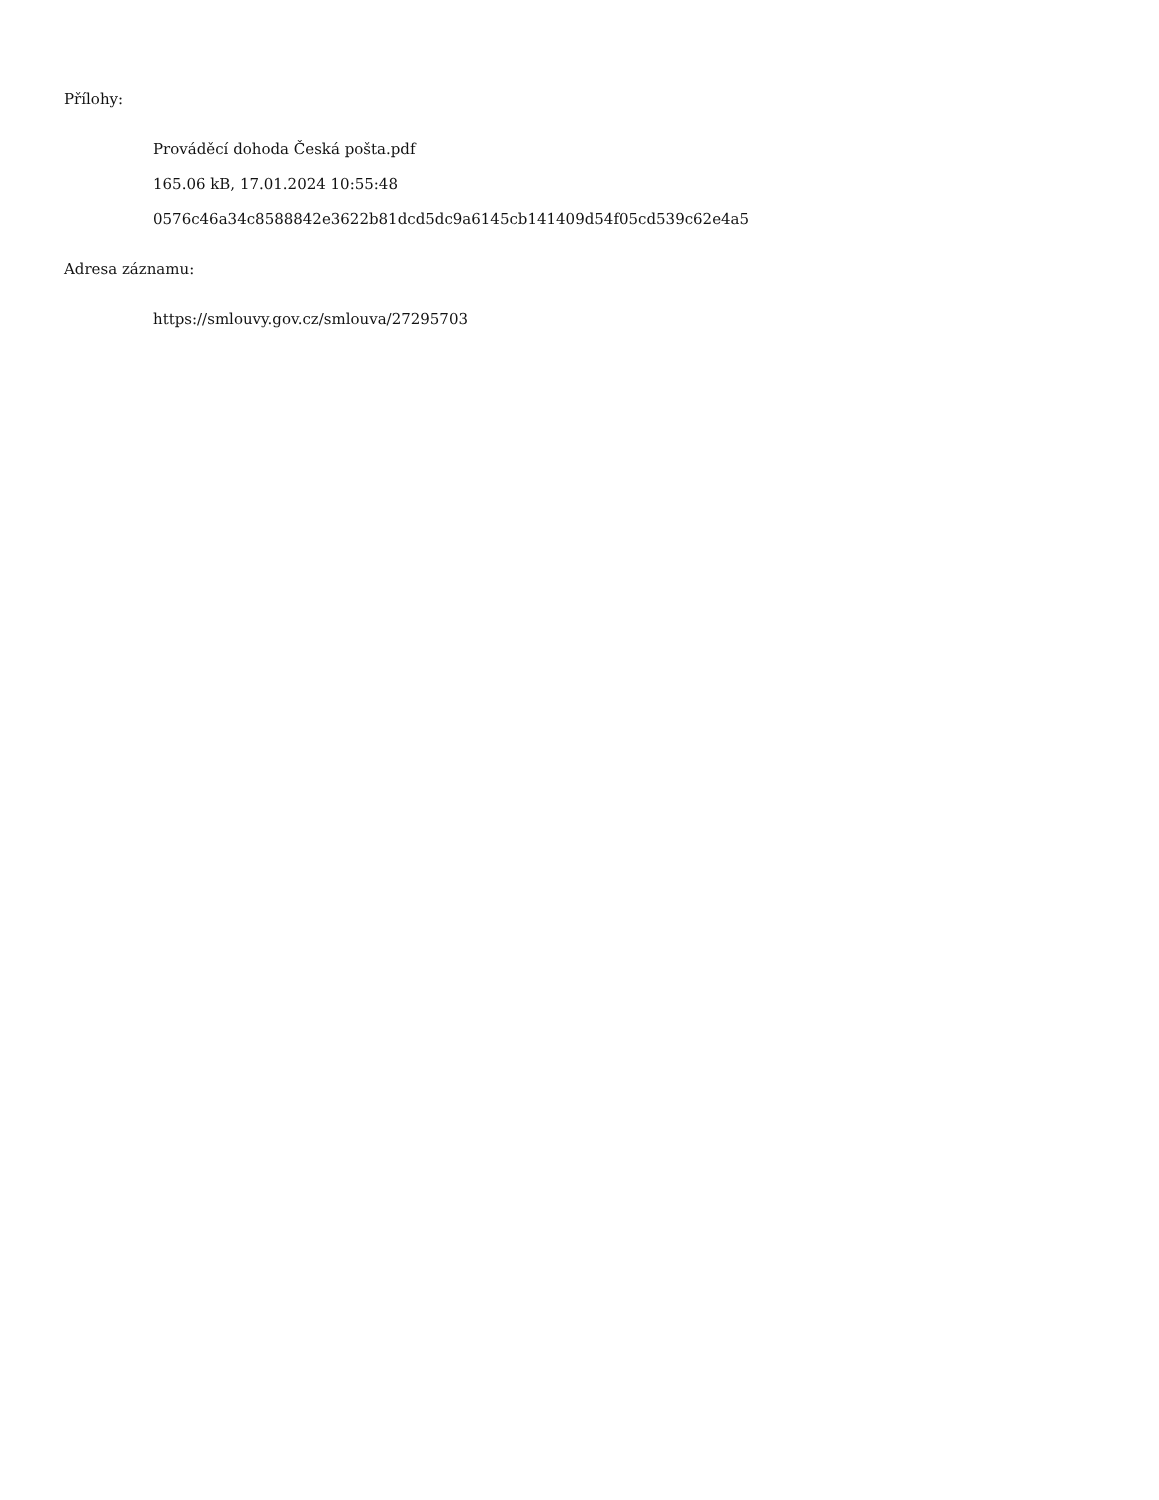Přílohy:
Prováděcí dohoda Česká pošta.pdf
165.06 kB, 17.01.2024 10:55:48
0576c46a34c8588842e3622b81dcd5dc9a6145cb141409d54f05cd539c62e4a5
Adresa záznamu:
https://smlouvy.gov.cz/smlouva/27295703